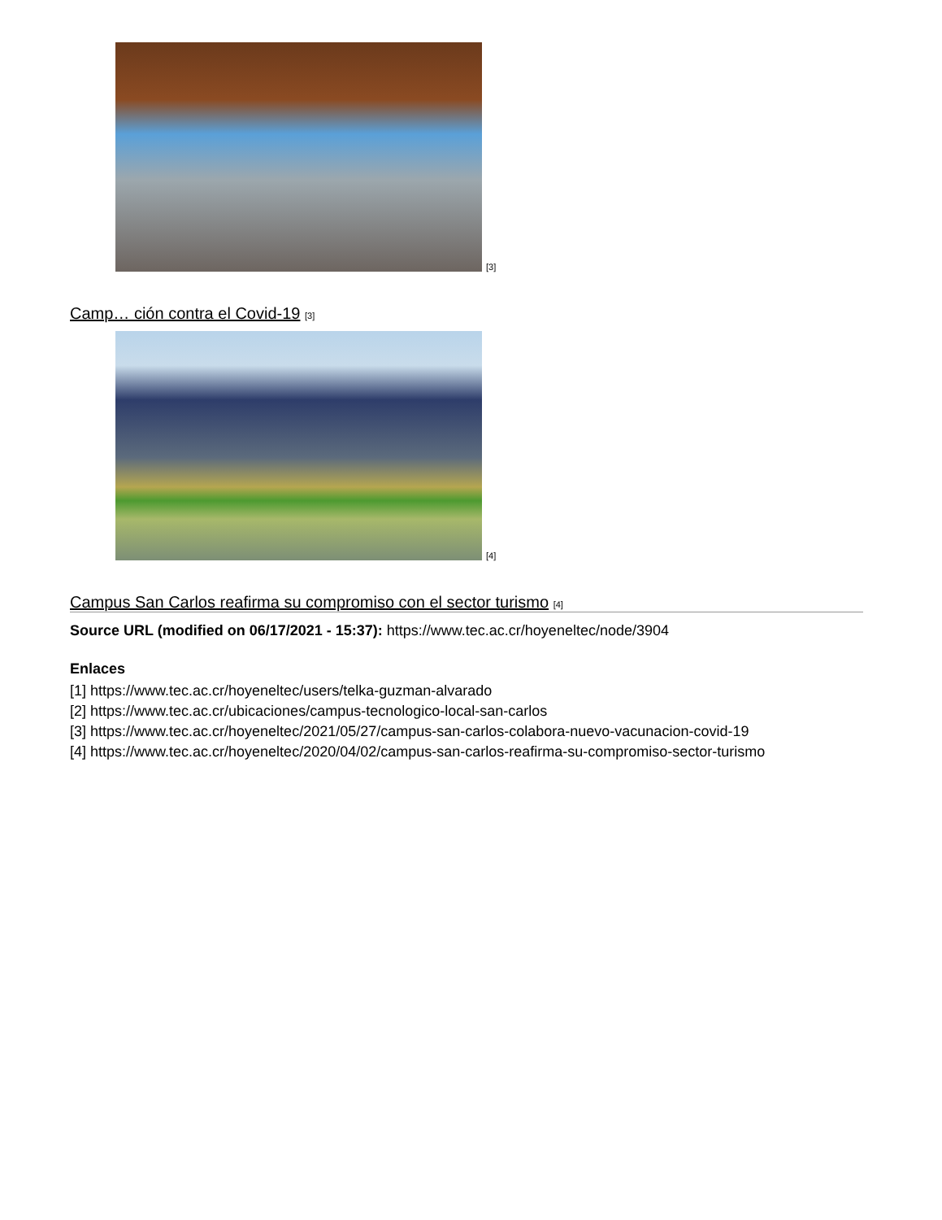[3]
Camp… ción contra el Covid-19 <sup>[3]</sup>
[4]
Campus San Carlos reafirma su compromiso con el sector turismo <sup>[4]</sup>
Source URL (modified on 06/17/2021 - 15:37): https://www.tec.ac.cr/hoyeneltec/node/3904
Enlaces
[1] https://www.tec.ac.cr/hoyeneltec/users/telka-guzman-alvarado
[2] https://www.tec.ac.cr/ubicaciones/campus-tecnologico-local-san-carlos
[3] https://www.tec.ac.cr/hoyeneltec/2021/05/27/campus-san-carlos-colabora-nuevo-vacunacion-covid-19
[4] https://www.tec.ac.cr/hoyeneltec/2020/04/02/campus-san-carlos-reafirma-su-compromiso-sector-turismo